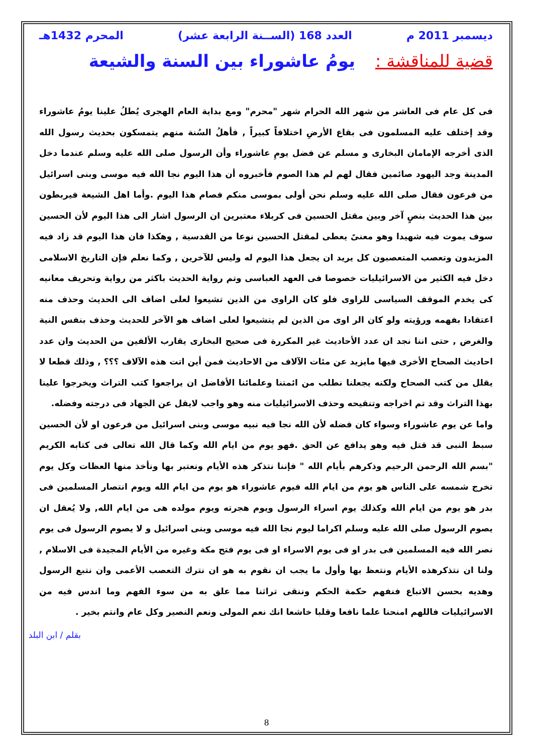ديسمبر 2011 م العدد 168 (الســنة الرابعة عشر) المحرم 1432هـ
قضية للمناقشة : يومُ عاشوراء بين السنة والشيعة
فى كل عام فى العاشر من شهر الله الحرام شهر "محرم" ومع بداية العام الهجرى يُطلُ علينا يومُ عاشوراء وقد إختلف عليه المسلمون فى بقاع الأرضِ اختلافاً كبيراً , فأهلُ السُنة منهم يتمسكون بحديث رسول الله الذى أخرجه الإمامان البخارى و مسلم عن فضل يومِ عاشوراء وأن الرسول صلى الله عليه وسلم عندما دخل المدينة وجد اليهود صائمين فقال لهم لم هذا الصوم فأخبروه أن هذا اليوم نجا الله فيه موسى وبنى اسرائيل من فرعون فقال صلى الله عليه وسلم نحن أولى بموسى منكم فصام هذا اليوم .وأما اهل الشيعة فيربطون بين هذا الحديث بنصٍ آخر وبين مقتل الحسين فى كربلاء معتبرين ان الرسول اشار الى هذا اليوم لأن الحسين سوف يموت فيه شهيدا وهو معنىً يعطى لمقتل الحسين نوعا من القدسية , وهكذا فان هذا اليوم قد زاد فيه المزيدون وتعصب المتعصبون كل يريد ان يجعل هذا اليوم له وليس للآخرين , وكما نعلم فإن التاريخ الاسلامى دخل فيه الكثير من الاسرائيليات خصوصا فى العهد العباسى وتم رواية الحديث باكثر من رواية وتحريف معانيه كى يخدم الموقف السياسى للراوى فلو كان الراوى من الذين تشيعوا لعلى اضاف الى الحديث وحذف منه اعتقادا بفهمه ورؤيته ولو كان الر اوى من الذين لم يتشيعوا لعلى اضاف هو الآخر للحديث وحذف بنفس النية والغرض , حتى اننا نجد ان عدد الأحاديث غير المكررة فى صحيح البخارى يقارب الألفين من الحديث وان عدد احاديث الصحاح الأخرى فيها مايزيد عن مئات الآلاف من الاحاديث فمن أين اتت هذه الآلاف ؟؟؟ , وذلك قطعا لا يقلل من كتب الصحاح ولكنه يجعلنا نطلب من ائمتنا وعلمائنا الأفاضل ان يراجعوا كتب التراث ويخرجوا علينا بهذا التراث وقد تم اخراجه وتنقيحه وحذف الاسرائيليات منه وهو واجب لايقل عن الجهاد فى درجته وفضله.
واما عن يوم عاشوراء وسواء كان فضله لأن الله نجا فيه نبيه موسى وبنى اسرائيل من فرعون او لأن الحسين سبط النبى قد قتل فيه وهو يدافع عن الحق .فهو يوم من ايام الله وكما قال الله تعالى فى كتابه الكريم "بسم الله الرحمن الرحيم وذكرهم بأيام الله " فإننا نتذكر هذه الأيام ونعتبر بها ونأخذ منها العظات وكل يوم تخرج شمسه على الناس هو يوم من ايام الله فيوم عاشوراء هو يوم من ايام الله ويوم انتصار المسلمين فى بدر هو يوم من ايام الله وكذلك يوم اسراء الرسول ويوم هجرته ويوم مولده هى من ايام الله, ولا يُعقل ان يصوم الرسول صلى الله عليه وسلم اكراما ليوم نجا الله فيه موسى وبنى اسرائيل و لا يصوم الرسول فى يوم نصر الله فيه المسلمين فى بدر او فى يوم الاسراء او فى يوم فتح مكة وغيره من الأيام المجيدة فى الاسلام , ولنا ان نتذكرهذه الأيام ونتعظ بها وأول ما يجب ان نقوم به هو ان نترك التعصب الأعمى وان نتبع الرسول وهديه بحسن الاتباع فنفهم حكمة الحكم وننقى تراثنا مما علق به من سوء الفهم وما اندس فيه من الاسرائيليات فاللهم امنحنا علما نافعا وقلبا خاشعا انك نعم المولى ونعم النصير وكل عام وانتم بخير .
بقلم / ابن البلد
8